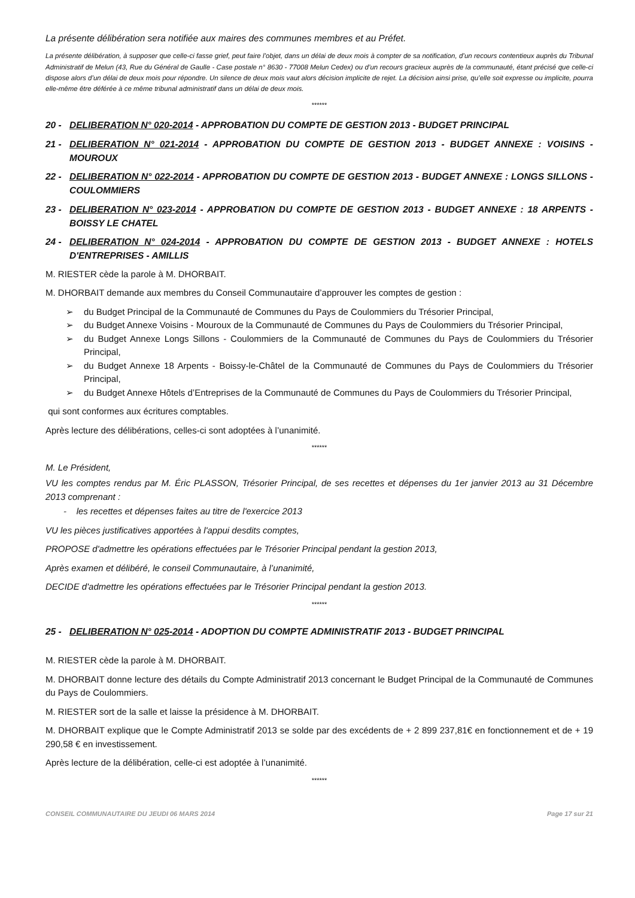La présente délibération sera notifiée aux maires des communes membres et au Préfet.
La présente délibération, à supposer que celle-ci fasse grief, peut faire l’objet, dans un délai de deux mois à compter de sa notification, d’un recours contentieux auprès du Tribunal Administratif de Melun (43, Rue du Général de Gaulle - Case postale n° 8630 - 77008 Melun Cedex) ou d’un recours gracieux auprès de la communauté, étant précisé que celle-ci dispose alors d’un délai de deux mois pour répondre. Un silence de deux mois vaut alors décision implicite de rejet. La décision ainsi prise, qu’elle soit expresse ou implicite, pourra elle-même être déférée à ce même tribunal administratif dans un délai de deux mois.
******
20 - DELIBERATION N° 020-2014 - APPROBATION DU COMPTE DE GESTION 2013 - BUDGET PRINCIPAL
21 - DELIBERATION N° 021-2014 - APPROBATION DU COMPTE DE GESTION 2013 - BUDGET ANNEXE : VOISINS - MOUROUX
22 - DELIBERATION N° 022-2014 - APPROBATION DU COMPTE DE GESTION 2013 - BUDGET ANNEXE : LONGS SILLONS - COULOMMIERS
23 - DELIBERATION N° 023-2014 - APPROBATION DU COMPTE DE GESTION 2013 - BUDGET ANNEXE : 18 ARPENTS - BOISSY LE CHATEL
24 - DELIBERATION N° 024-2014 - APPROBATION DU COMPTE DE GESTION 2013 - BUDGET ANNEXE : HOTELS D'ENTREPRISES - AMILLIS
M. RIESTER cède la parole à M. DHORBAIT.
M. DHORBAIT demande aux membres du Conseil Communautaire d’approuver les comptes de gestion :
➢ du Budget Principal de la Communauté de Communes du Pays de Coulommiers du Trésorier Principal,
➢ du Budget Annexe Voisins - Mouroux de la Communauté de Communes du Pays de Coulommiers du Trésorier Principal,
➢ du Budget Annexe Longs Sillons - Coulommiers de la Communauté de Communes du Pays de Coulommiers du Trésorier Principal,
➢ du Budget Annexe 18 Arpents - Boissy-le-Châtel de la Communauté de Communes du Pays de Coulommiers du Trésorier Principal,
➢ du Budget Annexe Hôtels d’Entreprises de la Communauté de Communes du Pays de Coulommiers du Trésorier Principal,
qui sont conformes aux écritures comptables.
Après lecture des délibérations, celles-ci sont adoptées à l’unanimité.
******
M. Le Président,
VU les comptes rendus par M. Éric PLASSON, Trésorier Principal, de ses recettes et dépenses du 1er janvier 2013 au 31 Décembre 2013 comprenant :
- les recettes et dépenses faites au titre de l'exercice 2013
VU les pièces justificatives apportées à l'appui desdits comptes,
PROPOSE d'admettre les opérations effectuées par le Trésorier Principal pendant la gestion 2013,
Après examen et délibéré, le conseil Communautaire, à l’unanimité,
DECIDE d'admettre les opérations effectuées par le Trésorier Principal pendant la gestion 2013.
******
25 - DELIBERATION N° 025-2014 - ADOPTION DU COMPTE ADMINISTRATIF 2013 - BUDGET PRINCIPAL
M. RIESTER cède la parole à M. DHORBAIT.
M. DHORBAIT donne lecture des détails du Compte Administratif 2013 concernant le Budget Principal de la Communauté de Communes du Pays de Coulommiers.
M. RIESTER sort de la salle et laisse la présidence à M. DHORBAIT.
M. DHORBAIT explique que le Compte Administratif 2013 se solde par des excédents de + 2 899 237,81€ en fonctionnement et de + 19 290,58 € en investissement.
Après lecture de la délibération, celle-ci est adoptée à l’unanimité.
******
CONSEIL COMMUNAUTAIRE DU JEUDI 06 MARS 2014 Page 17 sur 21